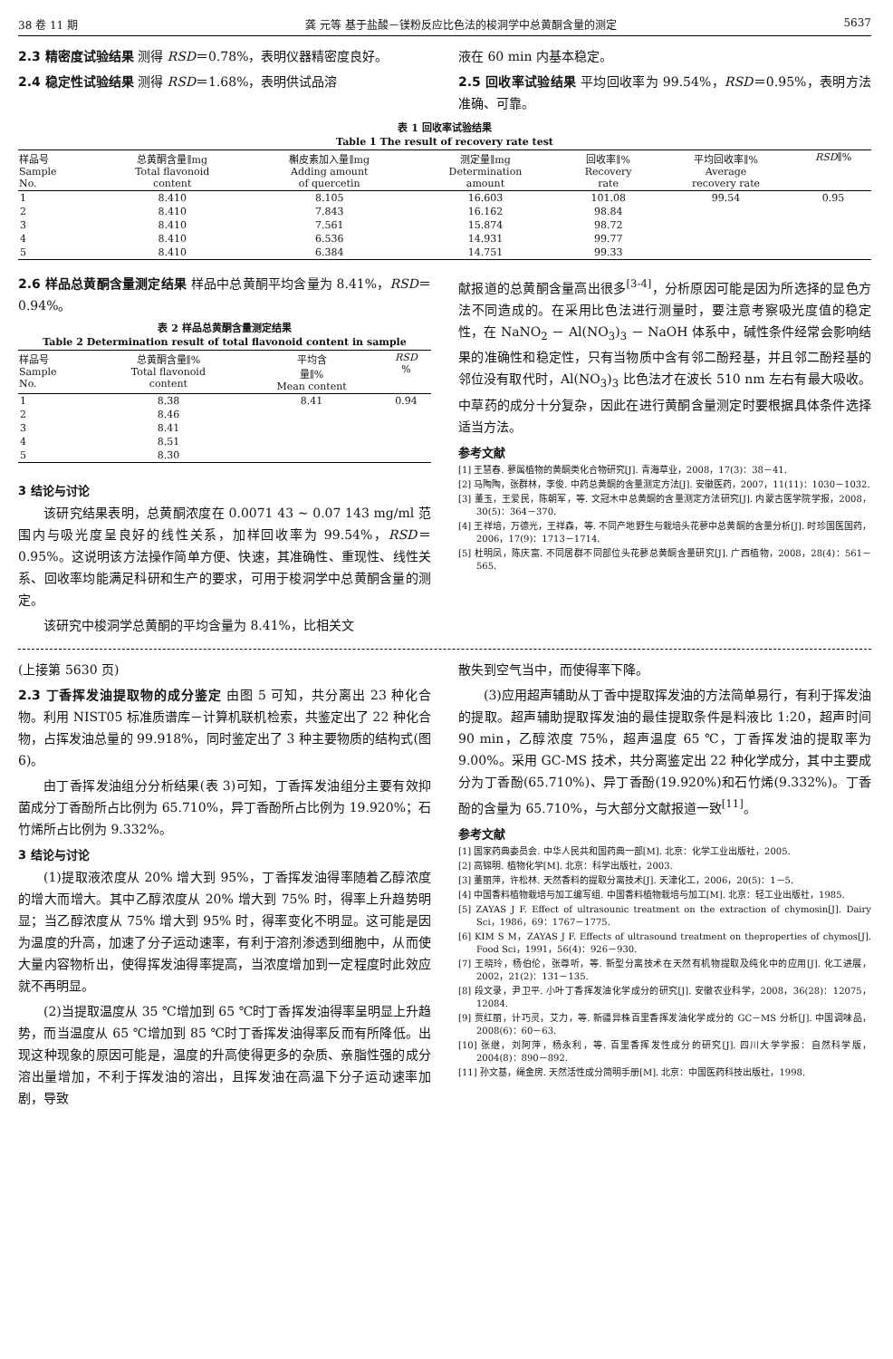38 卷 11 期 龚 元等 基于盐酸－镁粉反应比色法的梭洞学中总黄酮含量的测定 5637
2.3 精密度试验结果 测得 RSD＝0.78%，表明仪器精密度良好。
2.4 稳定性试验结果 测得 RSD＝1.68%，表明供试品溶
液在 60 min 内基本稳定。
2.5 回收率试验结果 平均回收率为 99.54%，RSD＝0.95%，表明方法准确、可靠。
表 1 回收率试验结果
Table 1 The result of recovery rate test
| 样品号 Sample No. | 总黄酮含量∥mg Total flavonoid content | 槲皮素加入量∥mg Adding amount of quercetin | 测定量∥mg Determination amount | 回收率∥% Recovery rate | 平均回收率∥% Average recovery rate | RSD ∥% |
| --- | --- | --- | --- | --- | --- | --- |
| 1 | 8.410 | 8.105 | 16.603 | 101.08 | 99.54 | 0.95 |
| 2 | 8.410 | 7.843 | 16.162 | 98.84 | | |
| 3 | 8.410 | 7.561 | 15.874 | 98.72 | | |
| 4 | 8.410 | 6.536 | 14.931 | 99.77 | | |
| 5 | 8.410 | 6.384 | 14.751 | 99.33 | | |
2.6 样品总黄酮含量测定结果 样品中总黄酮平均含量为 8.41%，RSD＝0.94%。
表 2 样品总黄酮含量测定结果
Table 2 Determination result of total flavonoid content in sample
| 样品号 Sample No. | 总黄酮含量∥% Total flavonoid content | 平均含 量∥% Mean content | RSD % |
| --- | --- | --- | --- |
| 1 | 8.38 | 8.41 | 0.94 |
| 2 | 8.46 | | |
| 3 | 8.41 | | |
| 4 | 8.51 | | |
| 5 | 8.30 | | |
3 结论与讨论
该研究结果表明，总黄酮浓度在 0.0071 43 ~ 0.07 143 mg/ml 范围内与吸光度呈良好的线性关系，加样回收率为 99.54%，RSD＝0.95%。这说明该方法操作简单方便、快速，其准确性、重现性、线性关系、回收率均能满足科研和生产的要求，可用于梭洞学中总黄酮含量的测定。
该研究中梭洞学总黄酮的平均含量为 8.41%，比相关文
献报道的总黄酮含量高出很多<sup>[3-4]</sup>，分析原因可能是因为所选择的显色方法不同造成的。在采用比色法进行测量时，要注意考察吸光度值的稳定性，在 NaNO<sub>2</sub> － Al(NO<sub>3</sub>)<sub>3</sub> － NaOH 体系中，碱性条件经常会影响结果的准确性和稳定性，只有当物质中含有邻二酚羟基，并且邻二酚羟基的邻位没有取代时，Al(NO<sub>3</sub>)<sub>3</sub> 比色法才在波长 510 nm 左右有最大吸收。中草药的成分十分复杂，因此在进行黄酮含量测定时要根据具体条件选择适当方法。
参考文献
[1] 王慧春. 蓼属植物的黄酮类化合物研究[J]. 青海草业，2008，17(3)：38－41.
[2] 马陶陶，张群林，李俊. 中药总黄酮的含量测定方法[J]. 安徽医药，2007，11(11)：1030－1032.
[3] 董玉，王爱民，陈朝军，等. 文冠木中总黄酮的含量测定方法研究[J]. 内蒙古医学院学报，2008，30(5)：364－370.
[4] 王祥培，万德光，王祥森，等. 不同产地野生与栽培头花蓼中总黄酮的含量分析[J]. 时珍国医国药，2006，17(9)：1713－1714.
[5] 杜明凤，陈庆富. 不同居群不同部位头花蓼总黄酮含量研究[J]. 广西植物，2008，28(4)：561－565.
(上接第 5630 页)
2.3 丁香挥发油提取物的成分鉴定 由图 5 可知，共分离出 23 种化合物。利用 NIST05 标准质谱库－计算机联机检索，共鉴定出了 22 种化合物，占挥发油总量的 99.918%，同时鉴定出了 3 种主要物质的结构式(图 6)。
由丁香挥发油组分分析结果(表 3)可知，丁香挥发油组分主要有效抑菌成分丁香酚所占比例为 65.710%，异丁香酚所占比例为 19.920%；石竹烯所占比例为 9.332%。
3 结论与讨论
(1)提取液浓度从 20% 增大到 95%，丁香挥发油得率随着乙醇浓度的增大而增大。其中乙醇浓度从 20% 增大到 75% 时，得率上升趋势明显；当乙醇浓度从 75% 增大到 95% 时，得率变化不明显。这可能是因为温度的升高，加速了分子运动速率，有利于溶剂渗透到细胞中，从而使大量内容物析出，使得挥发油得率提高，当浓度增加到一定程度时此效应就不再明显。
(2)当提取温度从 35 ℃增加到 65 ℃时丁香挥发油得率呈明显上升趋势，而当温度从 65 ℃增加到 85 ℃时丁香挥发油得率反而有所降低。出现这种现象的原因可能是，温度的升高使得更多的杂质、亲脂性强的成分溶出量增加，不利于挥发油的溶出，且挥发油在高温下分子运动速率加剧，导致
散失到空气当中，而使得率下降。
(3)应用超声辅助从丁香中提取挥发油的方法简单易行，有利于挥发油的提取。超声辅助提取挥发油的最佳提取条件是料液比 1:20，超声时间 90 min，乙醇浓度 75%，超声温度 65 ℃，丁香挥发油的提取率为 9.00%。采用 GC-MS 技术，共分离鉴定出 22 种化学成分，其中主要成分为丁香酚(65.710%)、异丁香酚(19.920%)和石竹烯(9.332%)。丁香酚的含量为 65.710%，与大部分文献报道一致<sup>[11]</sup>。
参考文献
[1] 国家药典委员会. 中华人民共和国药典一部[M]. 北京：化学工业出版社，2005.
[2] 高锦明. 植物化学[M]. 北京：科学出版社，2003.
[3] 董丽萍，许松林. 天然香料的提取分离技术[J]. 天津化工，2006，20(5)：1－5.
[4] 中国香料植物栽培与加工编写组. 中国香料植物栽培与加工[M]. 北京：轻工业出版社，1985.
[5] ZAYAS J F. Effect of ultrasounic treatment on the extraction of chymosin[J]. Dairy Sci，1986，69：1767－1775.
[6] KIM S M，ZAYAS J F. Effects of ultrasound treatment on theproperties of chymos[J]. Food Sci，1991，56(4)：926－930.
[7] 王晓玲，杨伯伦，张尊听，等. 新型分离技术在天然有机物提取及纯化中的应用[J]. 化工进展，2002，21(2)：131－135.
[8] 段文录，尹卫平. 小叶丁香挥发油化学成分的研究[J]. 安徽农业科学，2008，36(28)：12075，12084.
[9] 贾红丽，计巧灵，艾力，等. 新疆异株百里香挥发油化学成分的 GC－MS 分析[J]. 中国调味品，2008(6)：60－63.
[10] 张继，刘阿萍，杨永利，等. 百里香挥发性成分的研究[J]. 四川大学学报：自然科学版，2004(8)：890－892.
[11] 孙文基，绳金房. 天然活性成分简明手册[M]. 北京：中国医药科技出版社，1998.